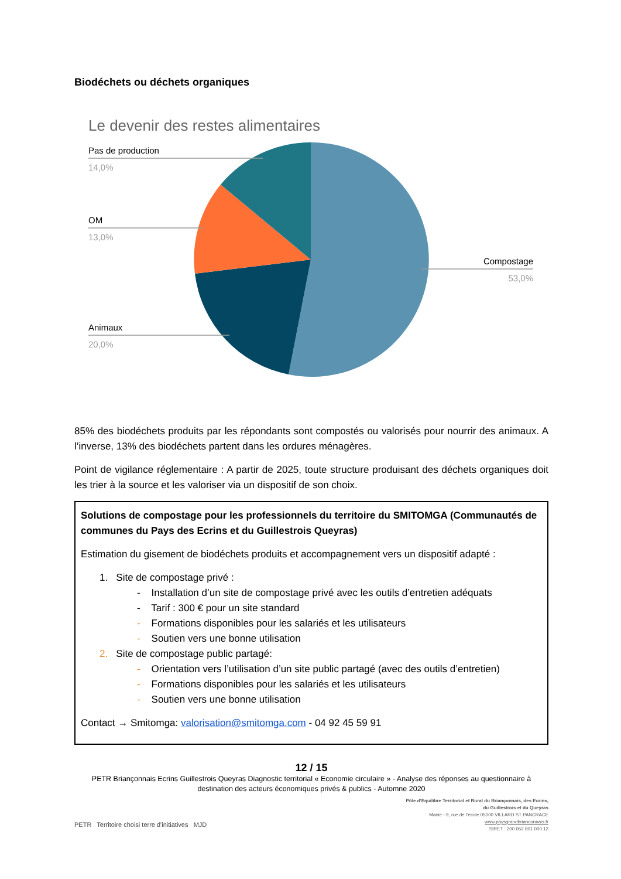Biodéchets ou déchets organiques
Le devenir des restes alimentaires
Pas de production
14,0%
OM
13,0%
Animaux
20,0%
Compostage
53,0%
85% des biodéchets produits par les répondants sont compostés ou valorisés pour nourrir des animaux. A l’inverse, 13% des biodéchets partent dans les ordures ménagères.
Point de vigilance réglementaire : A partir de 2025, toute structure produisant des déchets organiques doit les trier à la source et les valoriser via un dispositif de son choix.
Solutions de compostage pour les professionnels du territoire du SMITOMGA (Communautés de communes du Pays des Ecrins et du Guillestrois Queyras)
Estimation du gisement de biodéchets produits et accompagnement vers un dispositif adapté :
1. Site de compostage privé :
- Installation d’un site de compostage privé avec les outils d’entretien adéquats
- Tarif : 300 € pour un site standard
- Formations disponibles pour les salariés et les utilisateurs
- Soutien vers une bonne utilisation
2. Site de compostage public partagé:
- Orientation vers l’utilisation d’un site public partagé (avec des outils d’entretien)
- Formations disponibles pour les salariés et les utilisateurs
- Soutien vers une bonne utilisation
Contact → Smitomga: valorisation@smitomga.com - 04 92 45 59 91
12 / 15
PETR Briançonnais Ecrins Guillestrois Queyras Diagnostic territorial « Economie circulaire » - Analyse des réponses au questionnaire à destination des acteurs économiques privés & publics - Automne 2020
PETR Territoire choisi terre d'initiatives MJD
Pôle d’Equilibre Territorial et Rural du Briançonnais, des Ecrins,
du Guillestrois et du Queyras
Mairie - 9, rue de l’école 05100 VILLARD ST PANCRACE
www.paysgrandbrianconnais.fr
SIRET : 200 052 801 000 12